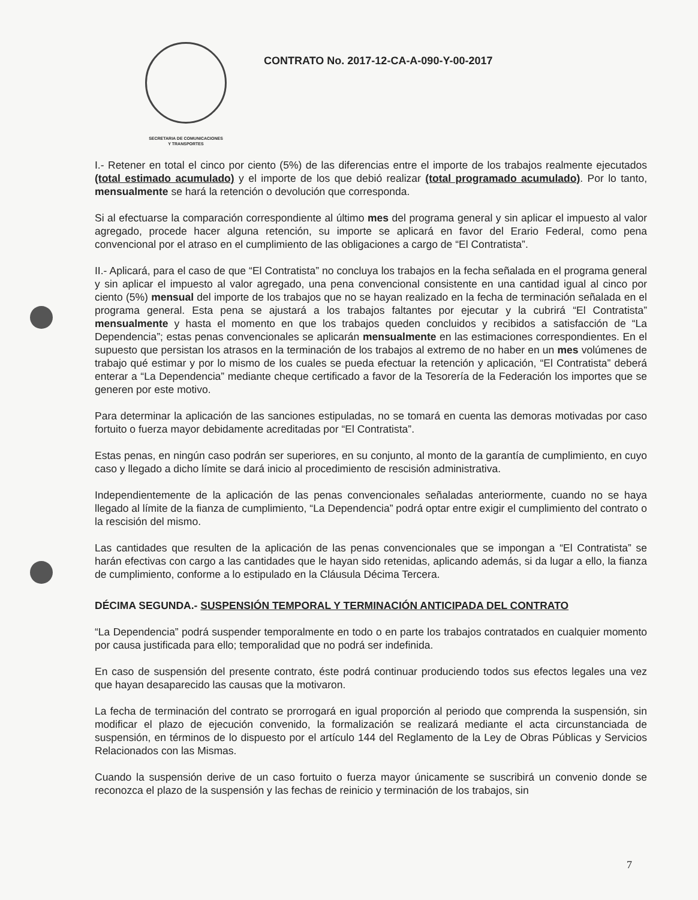SECRETARIA DE COMUNICACIONES
Y TRANSPORTES
CONTRATO No. 2017-12-CA-A-090-Y-00-2017
I.- Retener en total el cinco por ciento (5%) de las diferencias entre el importe de los trabajos realmente ejecutados (total estimado acumulado) y el importe de los que debió realizar (total programado acumulado). Por lo tanto, mensualmente se hará la retención o devolución que corresponda.
Si al efectuarse la comparación correspondiente al último mes del programa general y sin aplicar el impuesto al valor agregado, procede hacer alguna retención, su importe se aplicará en favor del Erario Federal, como pena convencional por el atraso en el cumplimiento de las obligaciones a cargo de “El Contratista”.
II.- Aplicará, para el caso de que “El Contratista” no concluya los trabajos en la fecha señalada en el programa general y sin aplicar el impuesto al valor agregado, una pena convencional consistente en una cantidad igual al cinco por ciento (5%) mensual del importe de los trabajos que no se hayan realizado en la fecha de terminación señalada en el programa general. Esta pena se ajustará a los trabajos faltantes por ejecutar y la cubrirá “El Contratista” mensualmente y hasta el momento en que los trabajos queden concluidos y recibidos a satisfacción de “La Dependencia”; estas penas convencionales se aplicarán mensualmente en las estimaciones correspondientes. En el supuesto que persistan los atrasos en la terminación de los trabajos al extremo de no haber en un mes volúmenes de trabajo qué estimar y por lo mismo de los cuales se pueda efectuar la retención y aplicación, “El Contratista” deberá enterar a “La Dependencia” mediante cheque certificado a favor de la Tesorería de la Federación los importes que se generen por este motivo.
Para determinar la aplicación de las sanciones estipuladas, no se tomará en cuenta las demoras motivadas por caso fortuito o fuerza mayor debidamente acreditadas por “El Contratista”.
Estas penas, en ningún caso podrán ser superiores, en su conjunto, al monto de la garantía de cumplimiento, en cuyo caso y llegado a dicho límite se dará inicio al procedimiento de rescisión administrativa.
Independientemente de la aplicación de las penas convencionales señaladas anteriormente, cuando no se haya llegado al límite de la fianza de cumplimiento, “La Dependencia” podrá optar entre exigir el cumplimiento del contrato o la rescisión del mismo.
Las cantidades que resulten de la aplicación de las penas convencionales que se impongan a “El Contratista” se harán efectivas con cargo a las cantidades que le hayan sido retenidas, aplicando además, si da lugar a ello, la fianza de cumplimiento, conforme a lo estipulado en la Cláusula Décima Tercera.
DÉCIMA SEGUNDA.- SUSPENSIÓN TEMPORAL Y TERMINACIÓN ANTICIPADA DEL CONTRATO
“La Dependencia” podrá suspender temporalmente en todo o en parte los trabajos contratados en cualquier momento por causa justificada para ello; temporalidad que no podrá ser indefinida.
En caso de suspensión del presente contrato, éste podrá continuar produciendo todos sus efectos legales una vez que hayan desaparecido las causas que la motivaron.
La fecha de terminación del contrato se prorrogará en igual proporción al periodo que comprenda la suspensión, sin modificar el plazo de ejecución convenido, la formalización se realizará mediante el acta circunstanciada de suspensión, en términos de lo dispuesto por el artículo 144 del Reglamento de la Ley de Obras Públicas y Servicios Relacionados con las Mismas.
Cuando la suspensión derive de un caso fortuito o fuerza mayor únicamente se suscribirá un convenio donde se reconozca el plazo de la suspensión y las fechas de reinicio y terminación de los trabajos, sin
7